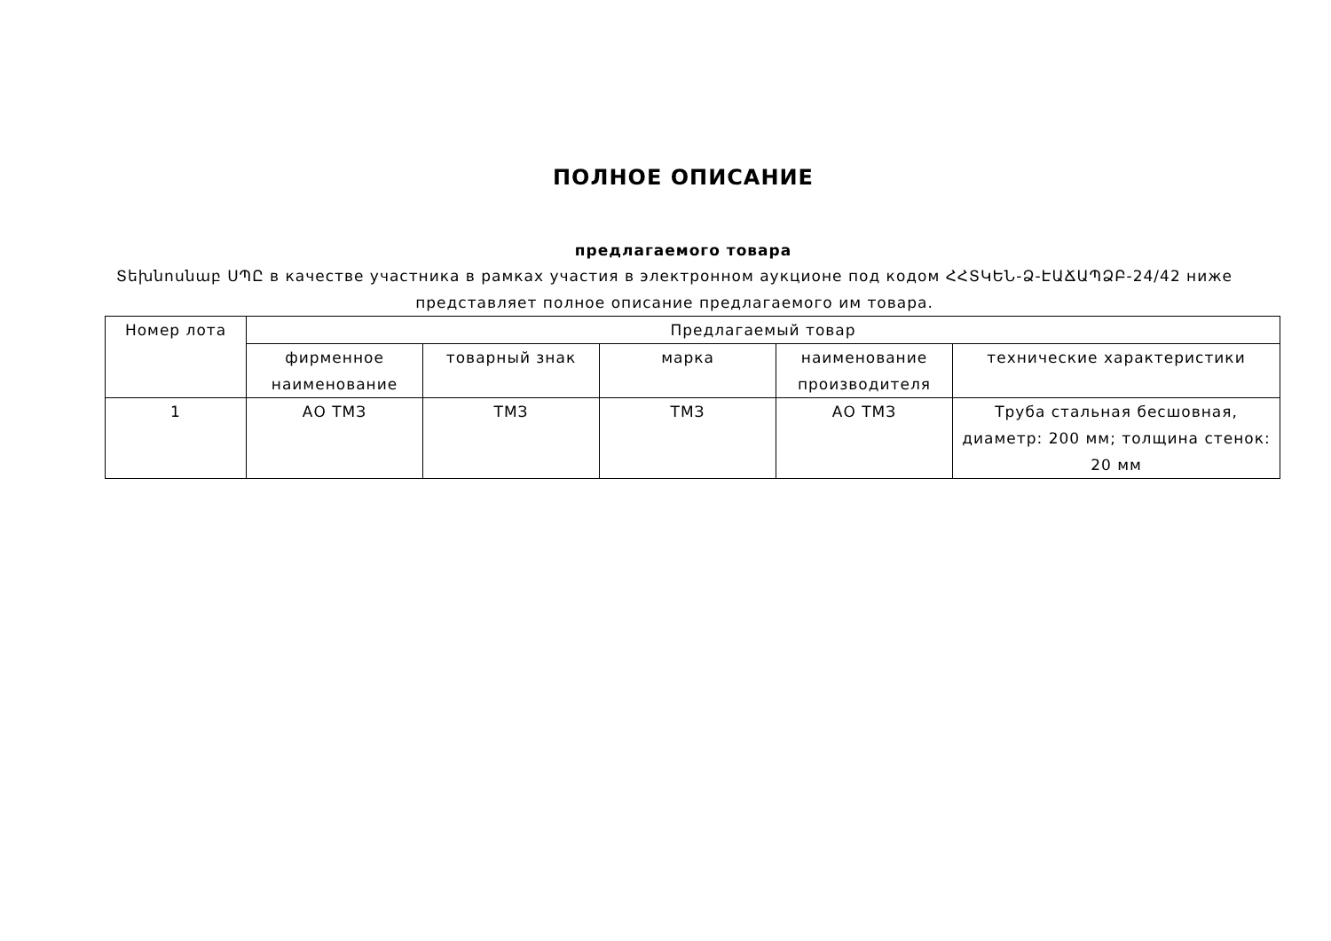ПОЛНОЕ ОПИСАНИЕ
предлагаемого товара
Տեխնոսնաբ ՍՊԸ в качестве участника в рамках участия в электронном аукционе под кодом ՀՀՏԿԵՆ-Ձ-ԷԱՃԱՊՁԲ-24/42 ниже представляет полное описание предлагаемого им товара.
| Номер лота | Предлагаемый товар | | | | |
| --- | --- | --- | --- | --- | --- |
| | фирменное наименование | товарный знак | марка | наименование производителя | технические характеристики |
| 1 | АО ТМЗ | ТМЗ | ТМЗ | АО ТМЗ | Труба стальная бесшовная, диаметр: 200 мм; толщина стенок: 20 мм |